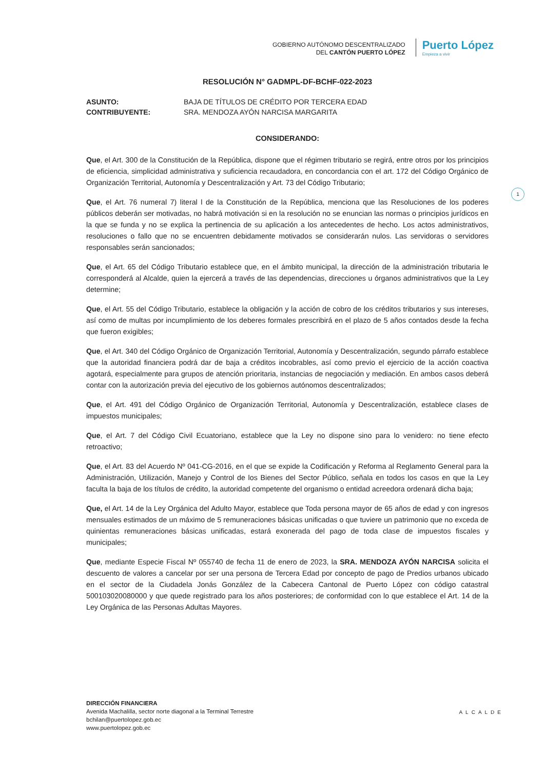GOBIERNO AUTÓNOMO DESCENTRALIZADO
DEL CANTÓN PUERTO LÓPEZ
Puerto López
Empieza a vivir
1
RESOLUCIÓN N° GADMPL-DF-BCHF-022-2023
ASUNTO: BAJA DE TÍTULOS DE CRÉDITO POR TERCERA EDAD
CONTRIBUYENTE: SRA. MENDOZA AYÓN NARCISA MARGARITA
CONSIDERANDO:
Que, el Art. 300 de la Constitución de la República, dispone que el régimen tributario se regirá, entre otros por los principios de eficiencia, simplicidad administrativa y suficiencia recaudadora, en concordancia con el art. 172 del Código Orgánico de Organización Territorial, Autonomía y Descentralización y Art. 73 del Código Tributario;
Que, el Art. 76 numeral 7) literal l de la Constitución de la República, menciona que las Resoluciones de los poderes públicos deberán ser motivadas, no habrá motivación si en la resolución no se enuncian las normas o principios jurídicos en la que se funda y no se explica la pertinencia de su aplicación a los antecedentes de hecho. Los actos administrativos, resoluciones o fallo que no se encuentren debidamente motivados se considerarán nulos. Las servidoras o servidores responsables serán sancionados;
Que, el Art. 65 del Código Tributario establece que, en el ámbito municipal, la dirección de la administración tributaria le corresponderá al Alcalde, quien la ejercerá a través de las dependencias, direcciones u órganos administrativos que la Ley determine;
Que, el Art. 55 del Código Tributario, establece la obligación y la acción de cobro de los créditos tributarios y sus intereses, así como de multas por incumplimiento de los deberes formales prescribirá en el plazo de 5 años contados desde la fecha que fueron exigibles;
Que, el Art. 340 del Código Orgánico de Organización Territorial, Autonomía y Descentralización, segundo párrafo establece que la autoridad financiera podrá dar de baja a créditos incobrables, así como previo el ejercicio de la acción coactiva agotará, especialmente para grupos de atención prioritaria, instancias de negociación y mediación. En ambos casos deberá contar con la autorización previa del ejecutivo de los gobiernos autónomos descentralizados;
Que, el Art. 491 del Código Orgánico de Organización Territorial, Autonomía y Descentralización, establece clases de impuestos municipales;
Que, el Art. 7 del Código Civil Ecuatoriano, establece que la Ley no dispone sino para lo venidero: no tiene efecto retroactivo;
Que, el Art. 83 del Acuerdo Nº 041-CG-2016, en el que se expide la Codificación y Reforma al Reglamento General para la Administración, Utilización, Manejo y Control de los Bienes del Sector Público, señala en todos los casos en que la Ley faculta la baja de los títulos de crédito, la autoridad competente del organismo o entidad acreedora ordenará dicha baja;
Que, el Art. 14 de la Ley Orgánica del Adulto Mayor, establece que Toda persona mayor de 65 años de edad y con ingresos mensuales estimados de un máximo de 5 remuneraciones básicas unificadas o que tuviere un patrimonio que no exceda de quinientas remuneraciones básicas unificadas, estará exonerada del pago de toda clase de impuestos fiscales y municipales;
Que, mediante Especie Fiscal Nº 055740 de fecha 11 de enero de 2023, la SRA. MENDOZA AYÓN NARCISA solicita el descuento de valores a cancelar por ser una persona de Tercera Edad por concepto de pago de Predios urbanos ubicado en el sector de la Ciudadela Jonás González de la Cabecera Cantonal de Puerto López con código catastral 500103020080000 y que quede registrado para los años posteriores; de conformidad con lo que establece el Art. 14 de la Ley Orgánica de las Personas Adultas Mayores.
DIRECCIÓN FINANCIERA
Avenida Machalilla, sector norte diagonal a la Terminal Terrestre
bchilan@puertolopez.gob.ec
www.puertolopez.gob.ec
ALCALDE